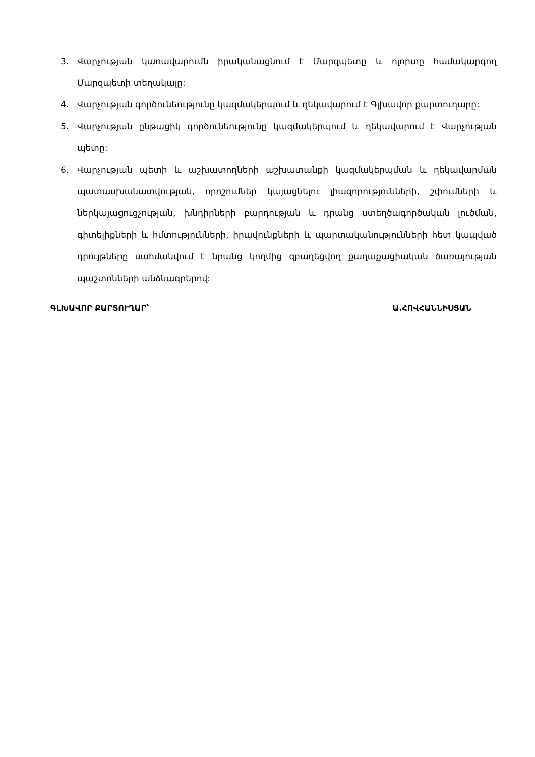3. Վարչության կառավարումն իրականացնում է Մարզպետը և ոլորտը համակարգող Մարզպետի տեղակալը:
4. Վարչության գործունեությունը կազմակերպում և ղեկավարում է Գլխավոր քարտուղարը:
5. Վարչության ընթացիկ գործունեությունը կազմակերպում և ղեկավարում է Վարչության պետը:
6. Վարչության պետի և աշխատողների աշխատանքի կազմակերպման և ղեկավարման պատասխանատվության, որոշումներ կայացնելու լիազորությունների, շփումների և ներկայացուցչության, խնդիրների բարդության և դրանց ստեղծագործական լուծման, գիտելիքների և հմտությունների, իրավունքների և պարտականությունների հետ կապված դրույթները սահմանվում է նրանց կողմից զբաղեցվող քաղաքացիական ծառայության պաշտոնների անձնագրերով:
ԳԼԽԱՎՈՐ ՔԱՐՏՈՒՂԱՐ՝ Ա.ՀՈՎՀԱՆՆԻՍՅԱՆ